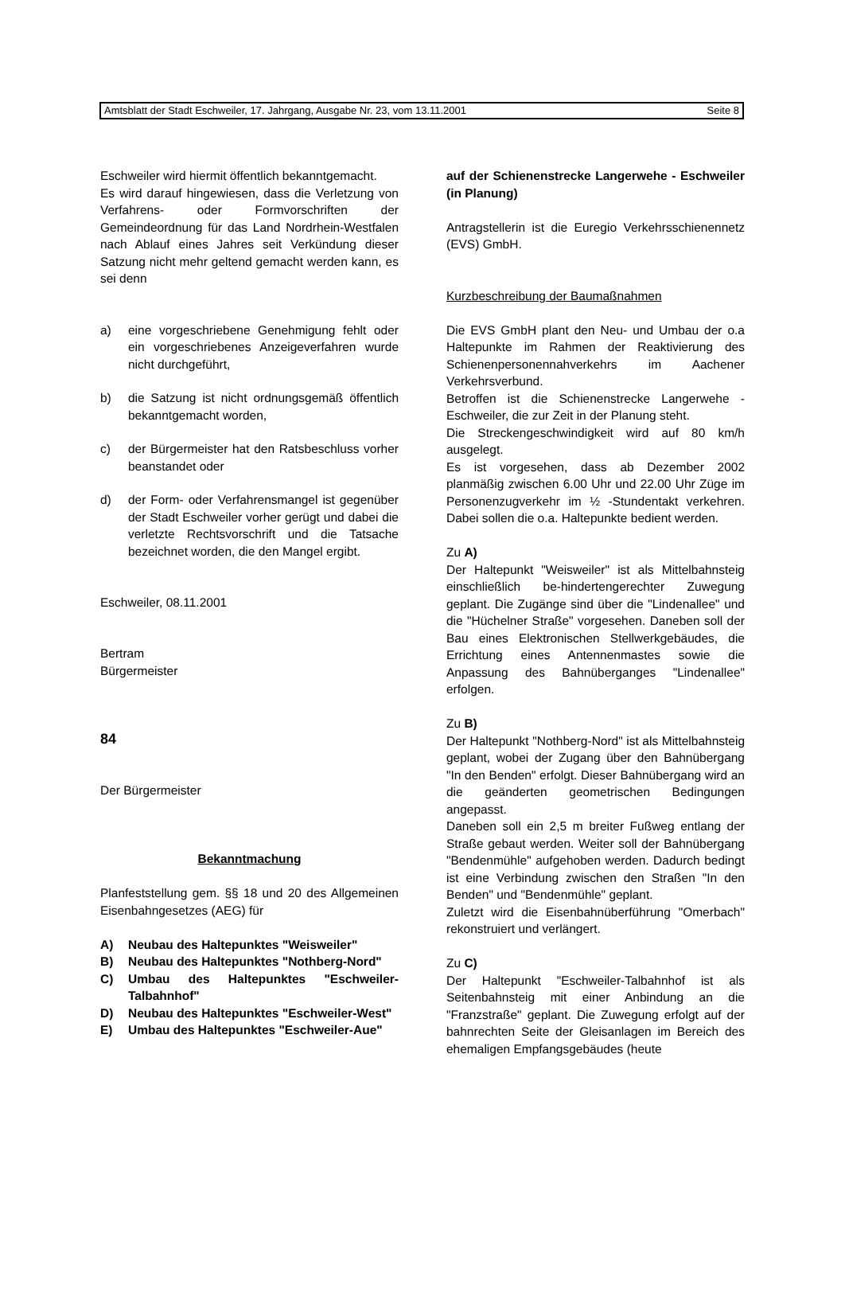Amtsblatt der Stadt Eschweiler, 17. Jahrgang, Ausgabe Nr. 23, vom 13.11.2001 Seite 8
Eschweiler wird hiermit öffentlich bekanntgemacht.
Es wird darauf hingewiesen, dass die Verletzung von Verfahrens- oder Formvorschriften der Gemeindeordnung für das Land Nordrhein-Westfalen nach Ablauf eines Jahres seit Verkündung dieser Satzung nicht mehr geltend gemacht werden kann, es sei denn
a) eine vorgeschriebene Genehmigung fehlt oder ein vorgeschriebenes Anzeigeverfahren wurde nicht durchgeführt,
b) die Satzung ist nicht ordnungsgemäß öffentlich bekanntgemacht worden,
c) der Bürgermeister hat den Ratsbeschluss vorher beanstandet oder
d) der Form- oder Verfahrensmangel ist gegenüber der Stadt Eschweiler vorher gerügt und dabei die verletzte Rechtsvorschrift und die Tatsache bezeichnet worden, die den Mangel ergibt.
Eschweiler, 08.11.2001
Bertram
Bürgermeister
84
Der Bürgermeister
Bekanntmachung
Planfeststellung gem. §§ 18 und 20 des Allgemeinen Eisenbahngesetzes (AEG) für
A) Neubau des Haltepunktes "Weisweiler"
B) Neubau des Haltepunktes "Nothberg-Nord"
C) Umbau des Haltepunktes "Eschweiler-Talbahnhof"
D) Neubau des Haltepunktes "Eschweiler-West"
E) Umbau des Haltepunktes "Eschweiler-Aue"
auf der Schienenstrecke Langerwehe - Eschweiler (in Planung)
Antragstellerin ist die Euregio Verkehrsschienennetz (EVS) GmbH.
Kurzbeschreibung der Baumaßnahmen
Die EVS GmbH plant den Neu- und Umbau der o.a Haltepunkte im Rahmen der Reaktivierung des Schienenpersonennahverkehrs im Aachener Verkehrsverbund.
Betroffen ist die Schienenstrecke Langerwehe - Eschweiler, die zur Zeit in der Planung steht.
Die Streckengeschwindigkeit wird auf 80 km/h ausgelegt.
Es ist vorgesehen, dass ab Dezember 2002 planmäßig zwischen 6.00 Uhr und 22.00 Uhr Züge im Personenzugverkehr im ½ -Stundentakt verkehren. Dabei sollen die o.a. Haltepunkte bedient werden.
Zu A)
Der Haltepunkt "Weisweiler" ist als Mittelbahnsteig einschließlich be-hindertengerechter Zuwegung geplant. Die Zugänge sind über die "Lindenallee" und die "Hüchelner Straße" vorgesehen. Daneben soll der Bau eines Elektronischen Stellwerkgebäudes, die Errichtung eines Antennenmastes sowie die Anpassung des Bahnüberganges "Lindenallee" erfolgen.
Zu B)
Der Haltepunkt "Nothberg-Nord" ist als Mittelbahnsteig geplant, wobei der Zugang über den Bahnübergang "In den Benden" erfolgt. Dieser Bahnübergang wird an die geänderten geometrischen Bedingungen angepasst.
Daneben soll ein 2,5 m breiter Fußweg entlang der Straße gebaut werden. Weiter soll der Bahnübergang "Bendenmühle" aufgehoben werden. Dadurch bedingt ist eine Verbindung zwischen den Straßen "In den Benden" und "Bendenmühle" geplant.
Zuletzt wird die Eisenbahnüberführung "Omerbach" rekonstruiert und verlängert.
Zu C)
Der Haltepunkt "Eschweiler-Talbahnhof ist als Seitenbahnsteig mit einer Anbindung an die "Franzstraße" geplant. Die Zuwegung erfolgt auf der bahnrechten Seite der Gleisanlagen im Bereich des ehemaligen Empfangsgebäudes (heute